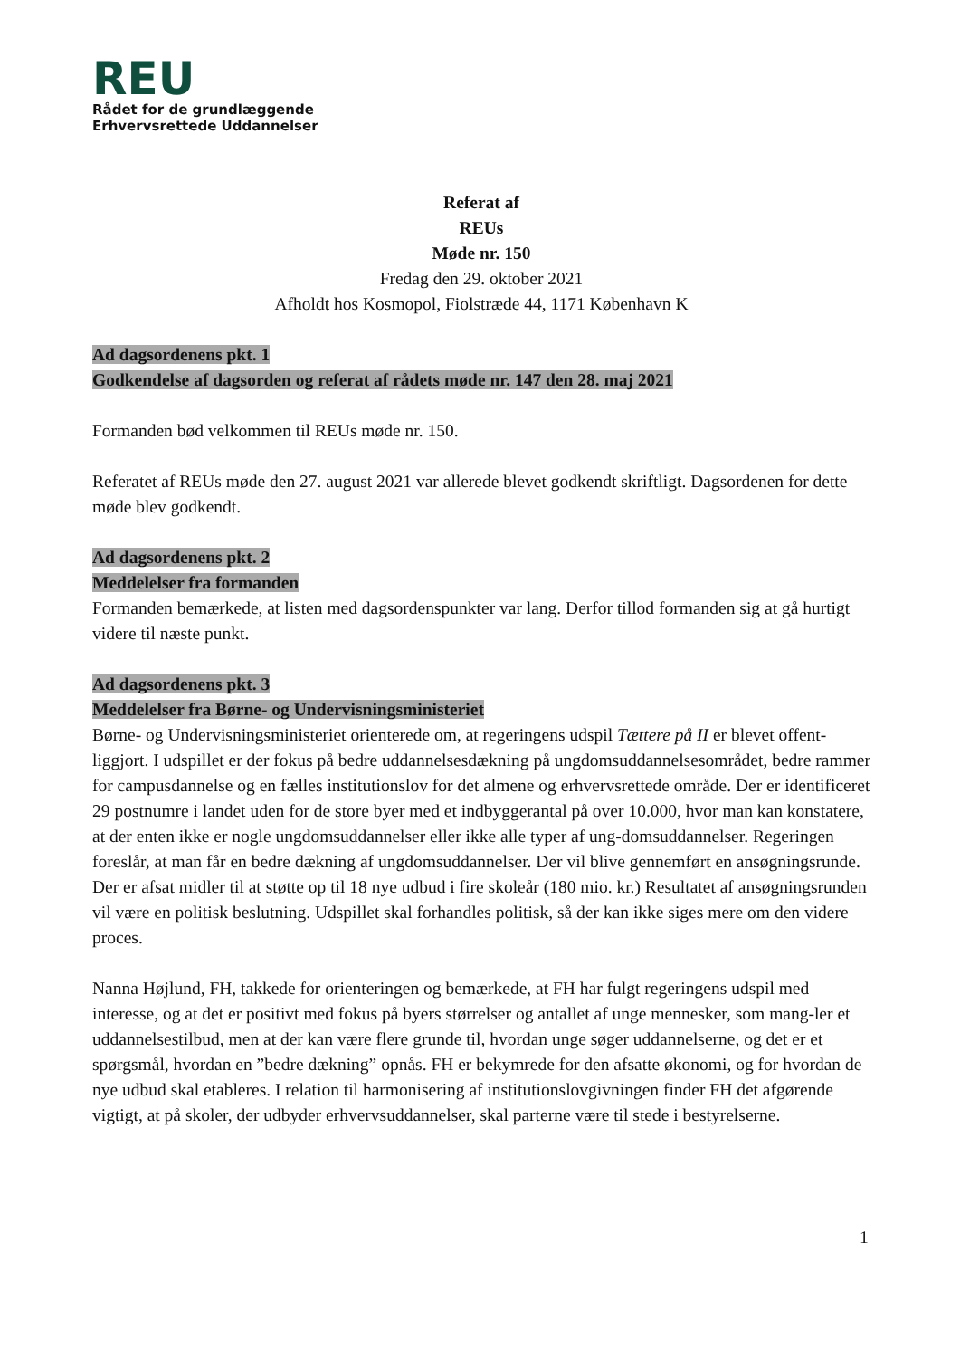REU
Rådet for de grundlæggende
Erhvervsrettede Uddannelser
Referat af
REUs
Møde nr. 150
Fredag den 29. oktober 2021
Afholdt hos Kosmopol, Fiolstræde 44, 1171 København K
Ad dagsordenens pkt. 1
Godkendelse af dagsorden og referat af rådets møde nr. 147 den 28. maj 2021
Formanden bød velkommen til REUs møde nr. 150.
Referatet af REUs møde den 27. august 2021 var allerede blevet godkendt skriftligt. Dagsordenen for dette møde blev godkendt.
Ad dagsordenens pkt. 2
Meddelelser fra formanden
Formanden bemærkede, at listen med dagsordenspunkter var lang. Derfor tillod formanden sig at gå hurtigt videre til næste punkt.
Ad dagsordenens pkt. 3
Meddelelser fra Børne- og Undervisningsministeriet
Børne- og Undervisningsministeriet orienterede om, at regeringens udspil Tættere på II er blevet offent-liggjort. I udspillet er der fokus på bedre uddannelsesdækning på ungdomsuddannelsesområdet, bedre rammer for campusdannelse og en fælles institutionslov for det almene og erhvervsrettede område. Der er identificeret 29 postnumre i landet uden for de store byer med et indbyggerantal på over 10.000, hvor man kan konstatere, at der enten ikke er nogle ungdomsuddannelser eller ikke alle typer af ung-domsuddannelser. Regeringen foreslår, at man får en bedre dækning af ungdomsuddannelser. Der vil blive gennemført en ansøgningsrunde. Der er afsat midler til at støtte op til 18 nye udbud i fire skoleår (180 mio. kr.) Resultatet af ansøgningsrunden vil være en politisk beslutning. Udspillet skal forhandles politisk, så der kan ikke siges mere om den videre proces.
Nanna Højlund, FH, takkede for orienteringen og bemærkede, at FH har fulgt regeringens udspil med interesse, og at det er positivt med fokus på byers størrelser og antallet af unge mennesker, som mang-ler et uddannelsestilbud, men at der kan være flere grunde til, hvordan unge søger uddannelserne, og det er et spørgsmål, hvordan en ”bedre dækning” opnås. FH er bekymrede for den afsatte økonomi, og for hvordan de nye udbud skal etableres. I relation til harmonisering af institutionslovgivningen finder FH det afgørende vigtigt, at på skoler, der udbyder erhvervsuddannelser, skal parterne være til stede i bestyrelserne.
1